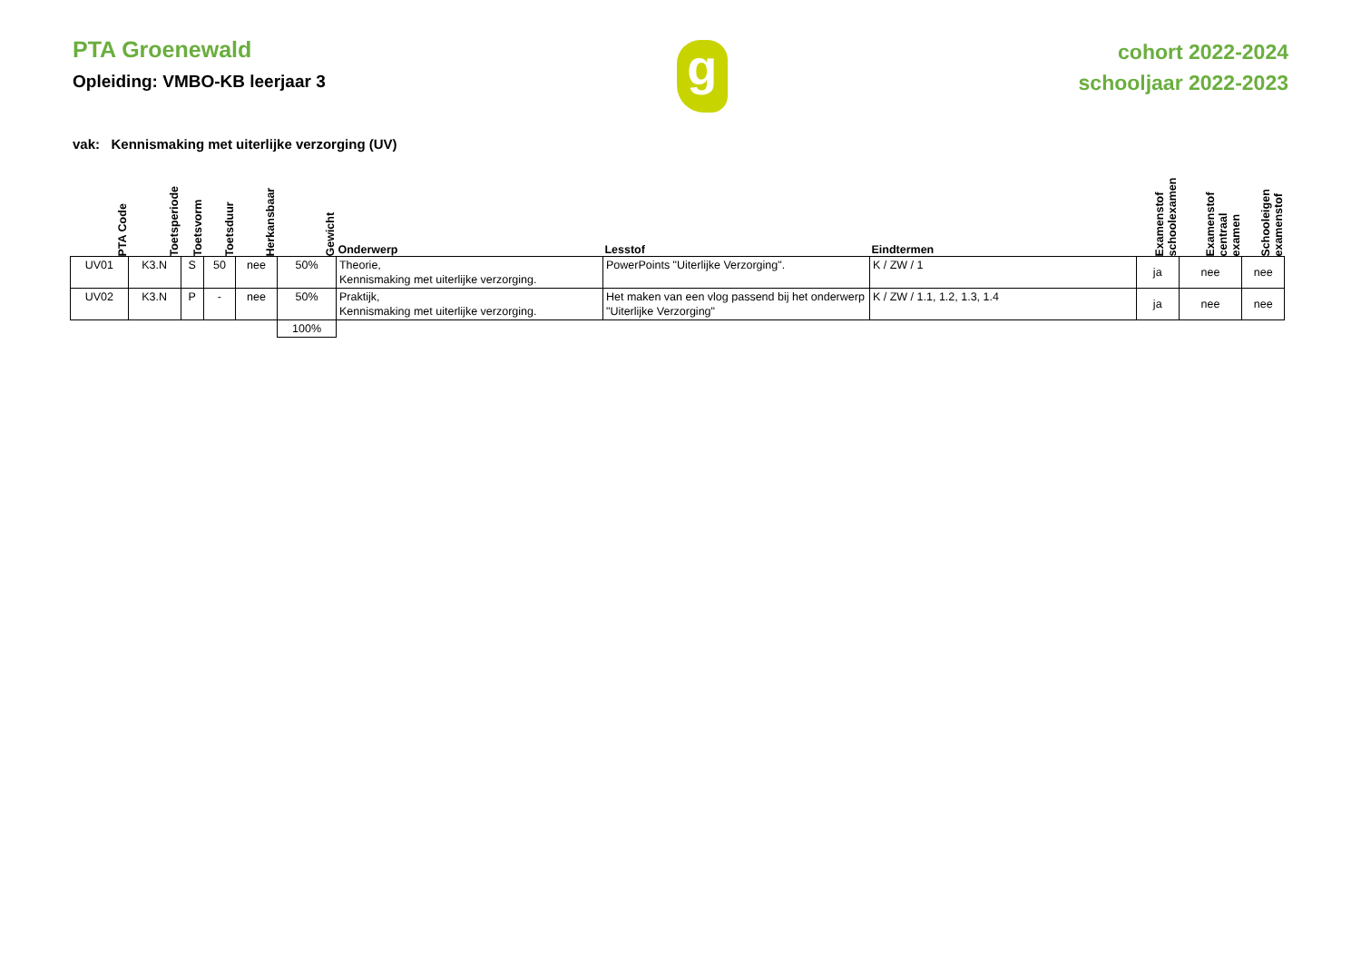PTA Groenewald
Opleiding: VMBO-KB leerjaar 3
g
cohort 2022-2024
schooljaar 2022-2023
vak: Kennismaking met uiterlijke verzorging (UV)
| PTA Code | Toetsperiode | Toetsvorm | Toetsduur | Herkansbaar | Gewicht | Onderwerp | Lesstof | Eindtermen | Examenstof schoolexamen | Examenstof centraal examen | Schooleigen examenstof |
| --- | --- | --- | --- | --- | --- | --- | --- | --- | --- | --- | --- |
| UV01 | K3.N | S | 50 | nee | 50% | Theorie, Kennismaking met uiterlijke verzorging. | PowerPoints "Uiterlijke Verzorging". | K / ZW / 1 | ja | nee | nee |
| UV02 | K3.N | P | - | nee | 50% | Praktijk, Kennismaking met uiterlijke verzorging. | Het maken van een vlog passend bij het onderwerp "Uiterlijke Verzorging" | K / ZW / 1.1, 1.2, 1.3, 1.4 | ja | nee | nee |
| | | | | | 100% | | | | | | |